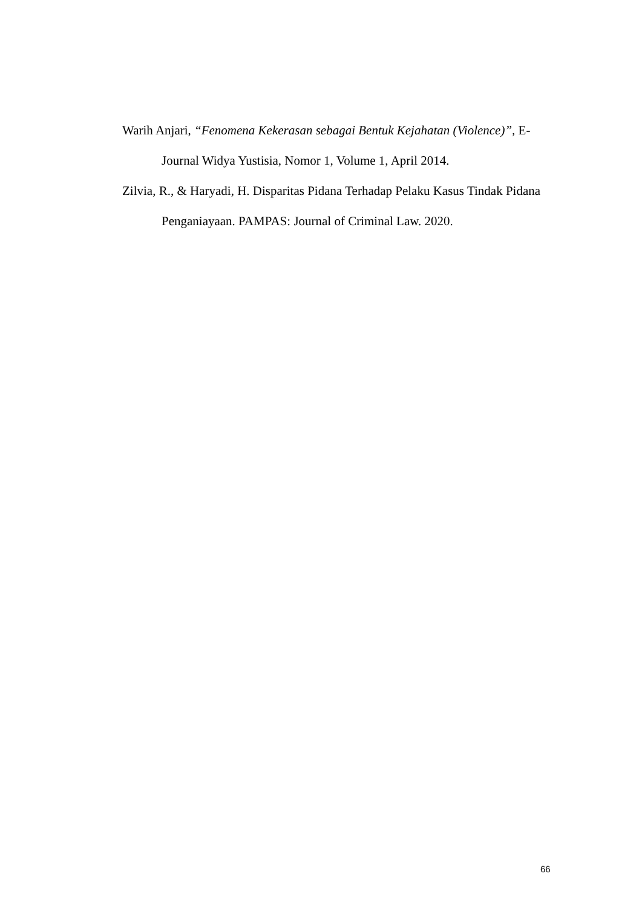Warih Anjari, “Fenomena Kekerasan sebagai Bentuk Kejahatan (Violence)”, E-Journal Widya Yustisia, Nomor 1, Volume 1, April 2014.
Zilvia, R., & Haryadi, H. Disparitas Pidana Terhadap Pelaku Kasus Tindak Pidana Penganiayaan. PAMPAS: Journal of Criminal Law. 2020.
66